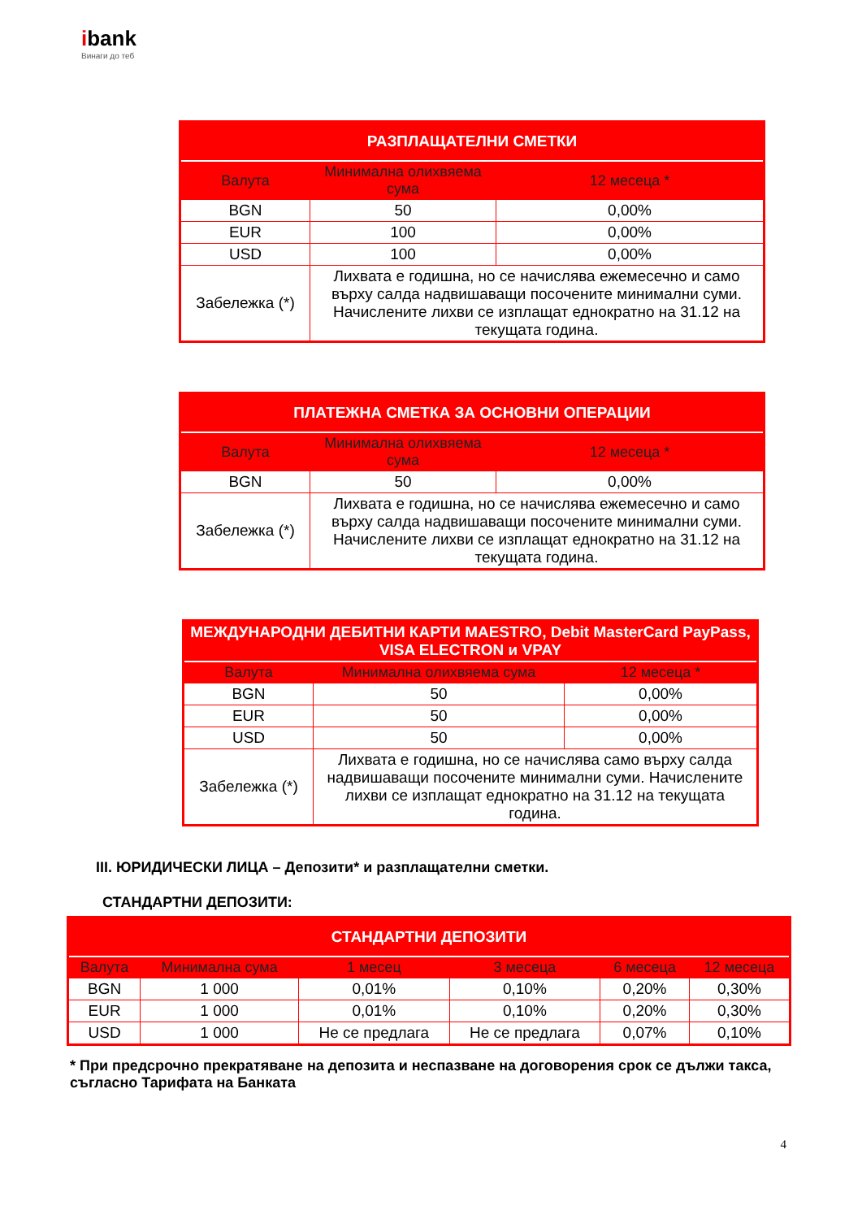ibank
Винаги до теб
| РАЗПЛАЩАТЕЛНИ СМЕТКИ | | |
| --- | --- | --- |
| Валута | Минимална олихвяема сума | 12 месеца * |
| BGN | 50 | 0,00% |
| EUR | 100 | 0,00% |
| USD | 100 | 0,00% |
| Забележка (*) | Лихвата е годишна, но се начислява ежемесечно и само върху салда надвишаващи посочените минимални суми. Начислените лихви се изплащат еднократно на 31.12 на текущата година. | |
| ПЛАТЕЖНА СМЕТКА ЗА ОСНОВНИ ОПЕРАЦИИ | | |
| --- | --- | --- |
| Валута | Минимална олихвяема сума | 12 месеца * |
| BGN | 50 | 0,00% |
| Забележка (*) | Лихвата е годишна, но се начислява ежемесечно и само върху салда надвишаващи посочените минимални суми. Начислените лихви се изплащат еднократно на 31.12 на текущата година. | |
| МЕЖДУНАРОДНИ ДЕБИТНИ КАРТИ MAESTRO, Debit MasterCard PayPass, VISA ELECTRON и VPAY | | |
| --- | --- | --- |
| Валута | Минимална олихвяема сума | 12 месеца * |
| BGN | 50 | 0,00% |
| EUR | 50 | 0,00% |
| USD | 50 | 0,00% |
| Забележка (*) | Лихвата е годишна, но се начислява само върху салда надвишаващи посочените минимални суми. Начислените лихви се изплащат еднократно на 31.12 на текущата година. | |
III. ЮРИДИЧЕСКИ ЛИЦА – Депозити* и разплащателни сметки.
СТАНДАРТНИ ДЕПОЗИТИ:
| СТАНДАРТНИ ДЕПОЗИТИ | | | | | |
| --- | --- | --- | --- | --- | --- |
| Валута | Минимална сума | 1 месец | 3 месеца | 6 месеца | 12 месеца |
| BGN | 1 000 | 0,01% | 0,10% | 0,20% | 0,30% |
| EUR | 1 000 | 0,01% | 0,10% | 0,20% | 0,30% |
| USD | 1 000 | Не се предлага | Не се предлага | 0,07% | 0,10% |
* При предсрочно прекратяване на депозита и неспазване на договорения срок се дължи такса, съгласно Тарифата на Банката
4